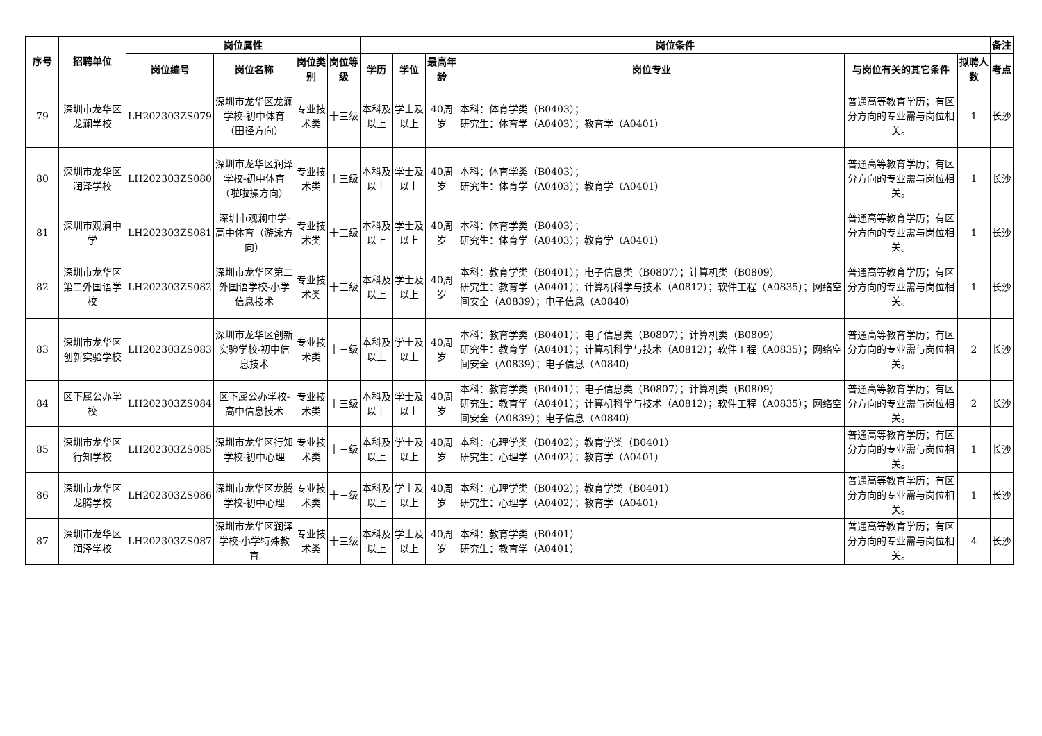| 序号 | 招聘单位 | 岗位属性 | | | | 岗位条件 | | | | | | 备注 |
| --- | --- | --- | --- | --- | --- | --- | --- | --- | --- | --- | --- | --- |
| | | 岗位编号 | 岗位名称 | 岗位类别 | 岗位等级 | 学历 | 学位 | 最高年龄 | 岗位专业 | 与岗位有关的其它条件 | 拟聘人数 | 考点 |
| 79 | 深圳市龙华区龙澜学校 | LH202303ZS079 | 深圳市龙华区龙澜学校-初中体育（田径方向） | 专业技术类 | 十三级 | 本科及以上 | 学士及以上 | 40周岁 | 本科：体育学类（B0403）； 研究生：体育学（A0403）；教育学（A0401） | 普通高等教育学历；有区分方向的专业需与岗位相关。 | 1 | 长沙 |
| 80 | 深圳市龙华区润泽学校 | LH202303ZS080 | 深圳市龙华区润泽学校-初中体育（啦啦操方向） | 专业技术类 | 十三级 | 本科及以上 | 学士及以上 | 40周岁 | 本科：体育学类（B0403）； 研究生：体育学（A0403）；教育学（A0401） | 普通高等教育学历；有区分方向的专业需与岗位相关。 | 1 | 长沙 |
| 81 | 深圳市观澜中学 | LH202303ZS081 | 深圳市观澜中学-高中体育（游泳方向） | 专业技术类 | 十三级 | 本科及以上 | 学士及以上 | 40周岁 | 本科：体育学类（B0403）； 研究生：体育学（A0403）；教育学（A0401） | 普通高等教育学历；有区分方向的专业需与岗位相关。 | 1 | 长沙 |
| 82 | 深圳市龙华区第二外国语学校 | LH202303ZS082 | 深圳市龙华区第二外国语学校-小学信息技术 | 专业技术类 | 十三级 | 本科及以上 | 学士及以上 | 40周岁 | 本科：教育学类（B0401）；电子信息类（B0807）；计算机类（B0809） 研究生：教育学（A0401）；计算机科学与技术（A0812）；软件工程（A0835）；网络空间安全（A0839）；电子信息（A0840） | 普通高等教育学历；有区分方向的专业需与岗位相关。 | 1 | 长沙 |
| 83 | 深圳市龙华区创新实验学校 | LH202303ZS083 | 深圳市龙华区创新实验学校-初中信息技术 | 专业技术类 | 十三级 | 本科及以上 | 学士及以上 | 40周岁 | 本科：教育学类（B0401）；电子信息类（B0807）；计算机类（B0809） 研究生：教育学（A0401）；计算机科学与技术（A0812）；软件工程（A0835）；网络空间安全（A0839）；电子信息（A0840） | 普通高等教育学历；有区分方向的专业需与岗位相关。 | 2 | 长沙 |
| 84 | 区下属公办学校 | LH202303ZS084 | 区下属公办学校-高中信息技术 | 专业技术类 | 十三级 | 本科及以上 | 学士及以上 | 40周岁 | 本科：教育学类（B0401）；电子信息类（B0807）；计算机类（B0809） 研究生：教育学（A0401）；计算机科学与技术（A0812）；软件工程（A0835）；网络空间安全（A0839）；电子信息（A0840） | 普通高等教育学历；有区分方向的专业需与岗位相关。 | 2 | 长沙 |
| 85 | 深圳市龙华区行知学校 | LH202303ZS085 | 深圳市龙华区行知学校-初中心理 | 专业技术类 | 十三级 | 本科及以上 | 学士及以上 | 40周岁 | 本科：心理学类（B0402）；教育学类（B0401） 研究生：心理学（A0402）；教育学（A0401） | 普通高等教育学历；有区分方向的专业需与岗位相关。 | 1 | 长沙 |
| 86 | 深圳市龙华区龙腾学校 | LH202303ZS086 | 深圳市龙华区龙腾学校-初中心理 | 专业技术类 | 十三级 | 本科及以上 | 学士及以上 | 40周岁 | 本科：心理学类（B0402）；教育学类（B0401） 研究生：心理学（A0402）；教育学（A0401） | 普通高等教育学历；有区分方向的专业需与岗位相关。 | 1 | 长沙 |
| 87 | 深圳市龙华区润泽学校 | LH202303ZS087 | 深圳市龙华区润泽学校-小学特殊教育 | 专业技术类 | 十三级 | 本科及以上 | 学士及以上 | 40周岁 | 本科：教育学类（B0401） 研究生：教育学（A0401） | 普通高等教育学历；有区分方向的专业需与岗位相关。 | 4 | 长沙 |